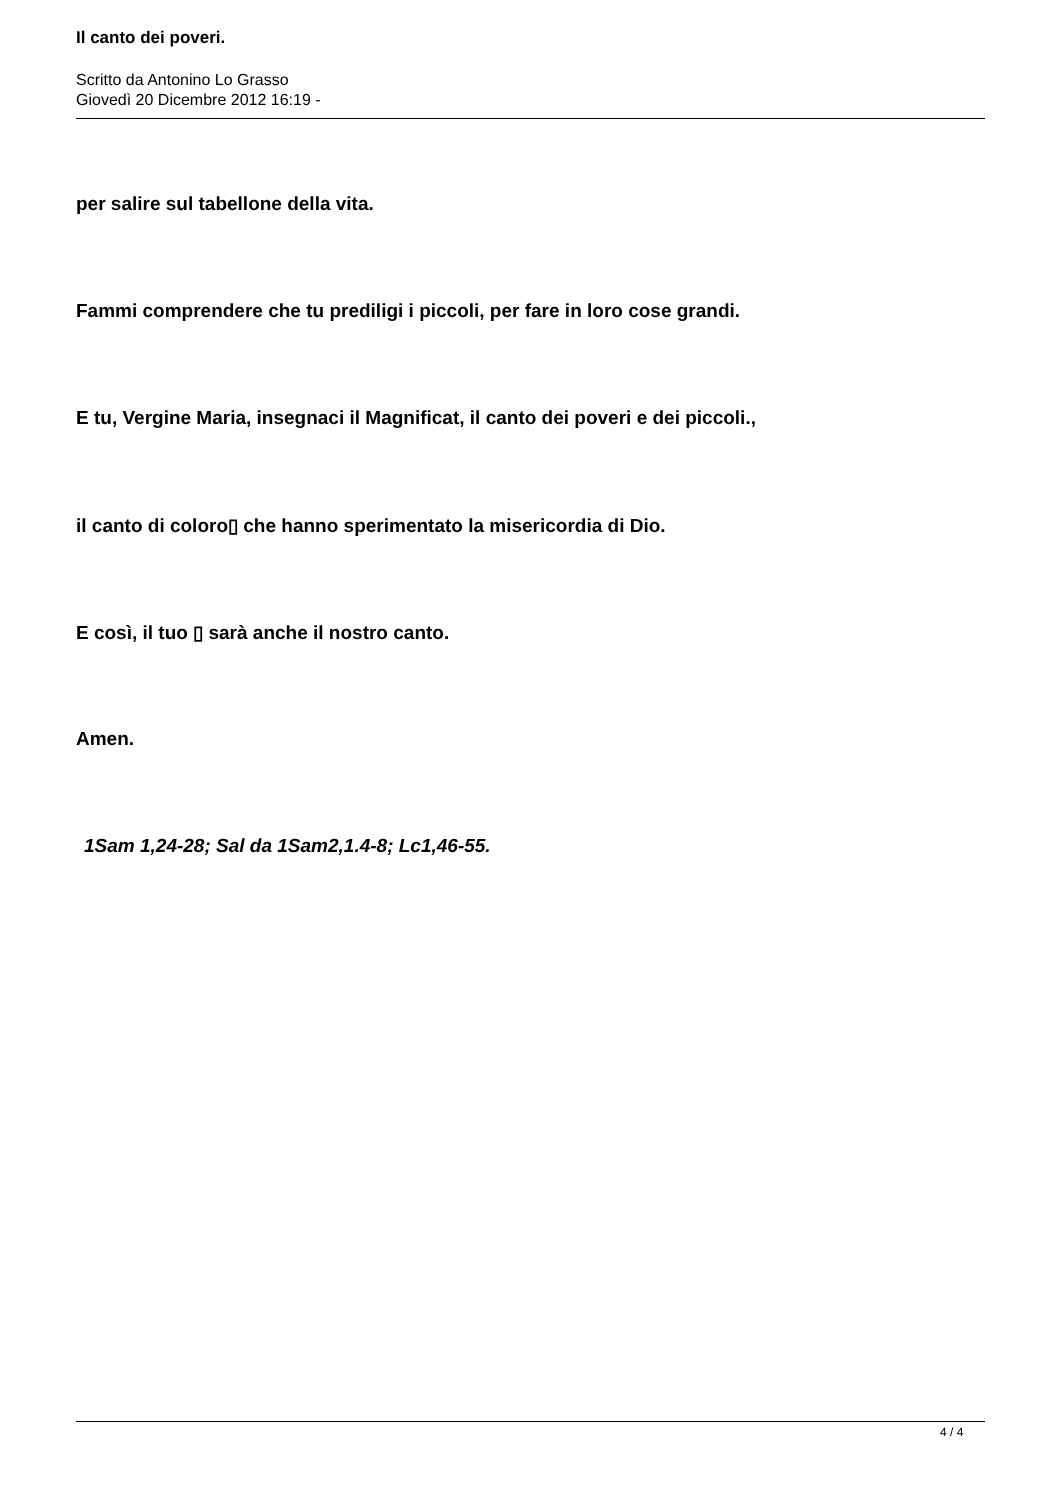Il canto dei poveri.
Scritto da Antonino Lo Grasso
Giovedì 20 Dicembre 2012 16:19 -
per salire sul tabellone della vita.
Fammi comprendere che tu prediligi i piccoli, per fare in loro cose grandi.
E tu, Vergine Maria, insegnaci il Magnificat, il canto dei poveri e dei piccoli.,
il canto di coloro▯ che hanno sperimentato la misericordia di Dio.
E così, il tuo ▯ sarà anche il nostro canto.
Amen.
1Sam 1,24-28; Sal da 1Sam2,1.4-8; Lc1,46-55.
4 / 4